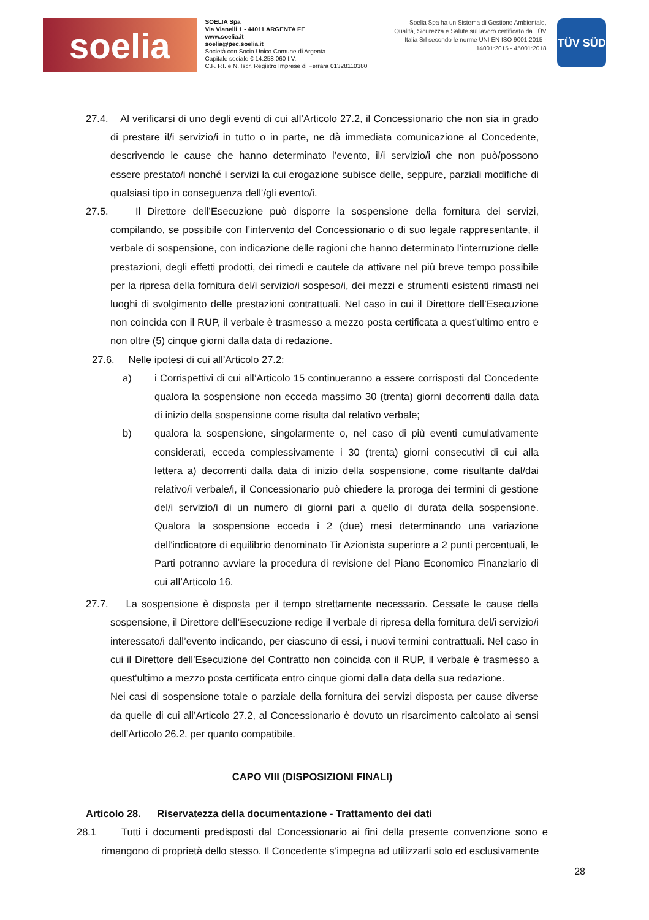soelia
SOELIA Spa
Via Vianelli 1 - 44011 ARGENTA FE
www.soelia.it
soelia@pec.soelia.it
Società con Socio Unico Comune di Argenta
Capitale sociale € 14.258.060 I.V.
C.F. P.I. e N. Iscr. Registro Imprese di Ferrara 01328110380
Soelia Spa ha un Sistema di Gestione Ambientale, Qualità, Sicurezza e Salute sul lavoro certificato da TÜV Italia Srl secondo le norme UNI EN ISO 9001:2015 - 14001:2015 - 45001:2018
TÜV SÜD
27.4. Al verificarsi di uno degli eventi di cui all’Articolo 27.2, il Concessionario che non sia in grado di prestare il/i servizio/i in tutto o in parte, ne dà immediata comunicazione al Concedente, descrivendo le cause che hanno determinato l’evento, il/i servizio/i che non può/possono essere prestato/i nonché i servizi la cui erogazione subisce delle, seppure, parziali modifiche di qualsiasi tipo in conseguenza dell’/gli evento/i.
27.5. Il Direttore dell’Esecuzione può disporre la sospensione della fornitura dei servizi, compilando, se possibile con l’intervento del Concessionario o di suo legale rappresentante, il verbale di sospensione, con indicazione delle ragioni che hanno determinato l’interruzione delle prestazioni, degli effetti prodotti, dei rimedi e cautele da attivare nel più breve tempo possibile per la ripresa della fornitura del/i servizio/i sospeso/i, dei mezzi e strumenti esistenti rimasti nei luoghi di svolgimento delle prestazioni contrattuali. Nel caso in cui il Direttore dell’Esecuzione non coincida con il RUP, il verbale è trasmesso a mezzo posta certificata a quest’ultimo entro e non oltre (5) cinque giorni dalla data di redazione.
27.6. Nelle ipotesi di cui all’Articolo 27.2:
a) i Corrispettivi di cui all’Articolo 15 continueranno a essere corrisposti dal Concedente qualora la sospensione non ecceda massimo 30 (trenta) giorni decorrenti dalla data di inizio della sospensione come risulta dal relativo verbale;
b) qualora la sospensione, singolarmente o, nel caso di più eventi cumulativamente considerati, ecceda complessivamente i 30 (trenta) giorni consecutivi di cui alla lettera a) decorrenti dalla data di inizio della sospensione, come risultante dal/dai relativo/i verbale/i, il Concessionario può chiedere la proroga dei termini di gestione del/i servizio/i di un numero di giorni pari a quello di durata della sospensione. Qualora la sospensione ecceda i 2 (due) mesi determinando una variazione dell’indicatore di equilibrio denominato Tir Azionista superiore a 2 punti percentuali, le Parti potranno avviare la procedura di revisione del Piano Economico Finanziario di cui all’Articolo 16.
27.7. La sospensione è disposta per il tempo strettamente necessario. Cessate le cause della sospensione, il Direttore dell’Esecuzione redige il verbale di ripresa della fornitura del/i servizio/i interessato/i dall’evento indicando, per ciascuno di essi, i nuovi termini contrattuali. Nel caso in cui il Direttore dell’Esecuzione del Contratto non coincida con il RUP, il verbale è trasmesso a quest'ultimo a mezzo posta certificata entro cinque giorni dalla data della sua redazione.
Nei casi di sospensione totale o parziale della fornitura dei servizi disposta per cause diverse da quelle di cui all’Articolo 27.2, al Concessionario è dovuto un risarcimento calcolato ai sensi dell’Articolo 26.2, per quanto compatibile.
CAPO VIII (DISPOSIZIONI FINALI)
Articolo 28. Riservatezza della documentazione - Trattamento dei dati
28.1 Tutti i documenti predisposti dal Concessionario ai fini della presente convenzione sono e rimangono di proprietà dello stesso. Il Concedente s’impegna ad utilizzarli solo ed esclusivamente
28